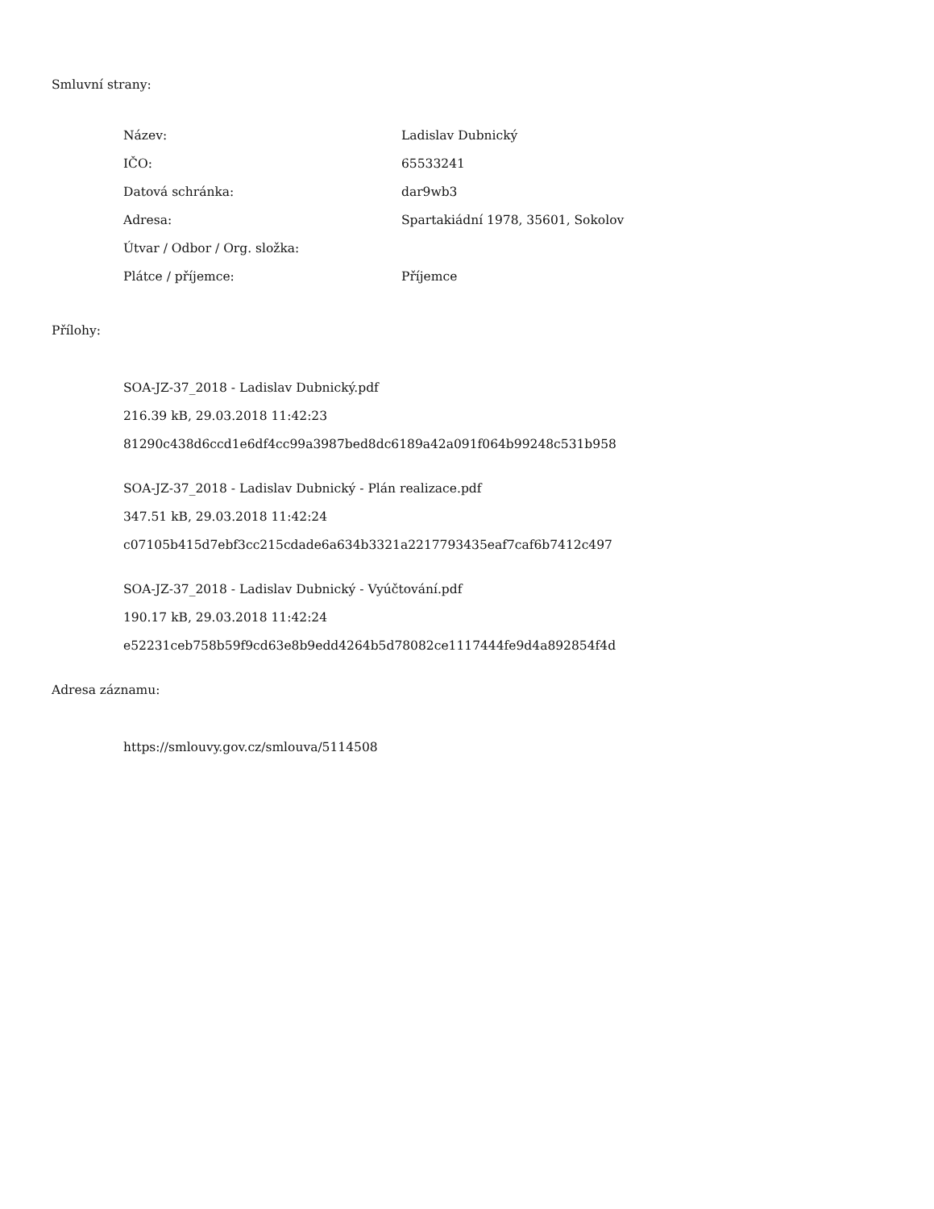Smluvní strany:
| Název: | Ladislav Dubnický |
| IČO: | 65533241 |
| Datová schránka: | dar9wb3 |
| Adresa: | Spartakiádní 1978, 35601, Sokolov |
| Útvar / Odbor / Org. složka: | |
| Plátce / příjemce: | Příjemce |
Přílohy:
SOA-JZ-37_2018 - Ladislav Dubnický.pdf
216.39 kB, 29.03.2018 11:42:23
81290c438d6ccd1e6df4cc99a3987bed8dc6189a42a091f064b99248c531b958
SOA-JZ-37_2018 - Ladislav Dubnický - Plán realizace.pdf
347.51 kB, 29.03.2018 11:42:24
c07105b415d7ebf3cc215cdade6a634b3321a2217793435eaf7caf6b7412c497
SOA-JZ-37_2018 - Ladislav Dubnický - Vyúčtování.pdf
190.17 kB, 29.03.2018 11:42:24
e52231ceb758b59f9cd63e8b9edd4264b5d78082ce1117444fe9d4a892854f4d
Adresa záznamu:
https://smlouvy.gov.cz/smlouva/5114508